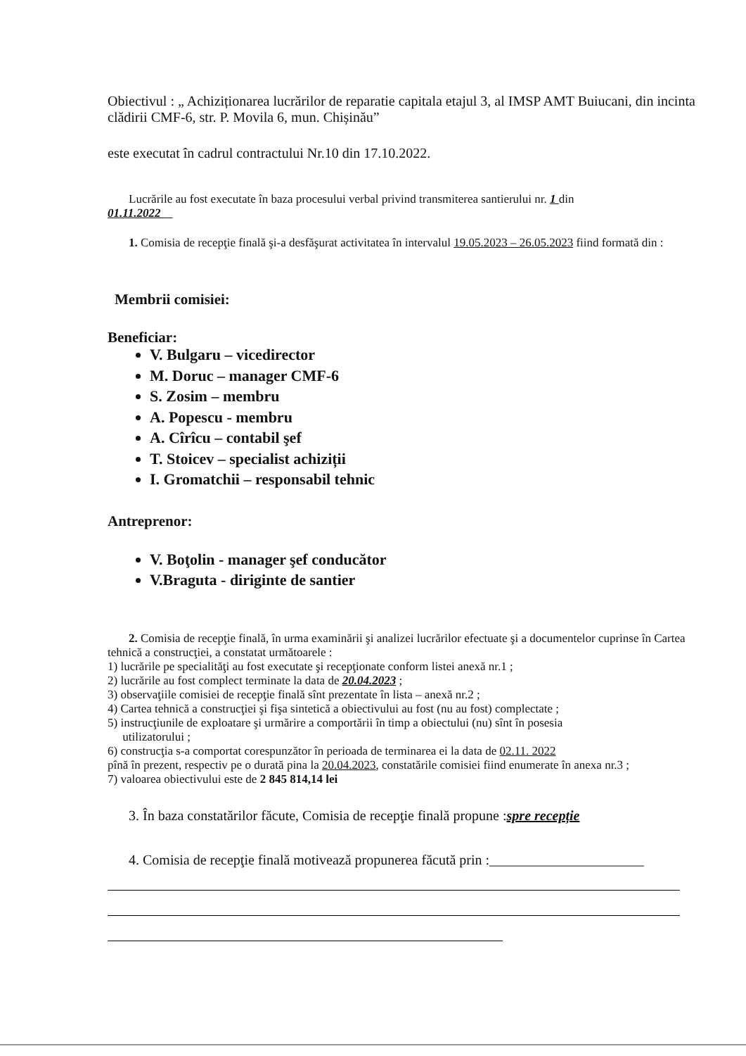Obiectivul : „ Achiziționarea lucrărilor de reparatie capitala etajul 3, al IMSP AMT Buiucani, din incinta clădirii CMF-6, str. P. Movila 6, mun. Chișinău”
este executat în cadrul contractului Nr.10 din 17.10.2022.
Lucrările au fost executate în baza procesului verbal privind transmiterea santierului nr. 1 din
01.11.2022
1. Comisia de recepţie finală şi-a desfăşurat activitatea în intervalul 19.05.2023 – 26.05.2023 fiind formată din :
Membrii comisiei:
Beneficiar:
V. Bulgaru – vicedirector
M. Doruc – manager CMF-6
S. Zosim – membru
A. Popescu - membru
A. Cîrîcu – contabil şef
T. Stoicev – specialist achiziții
I. Gromatchii – responsabil tehnic
Antreprenor:
V. Boţolin - manager şef conducător
V.Braguta - diriginte de santier
2. Comisia de recepţie finală, în urma examinării şi analizei lucrărilor efectuate şi a documentelor cuprinse în Cartea tehnică a construcţiei, a constatat următoarele :
1) lucrările pe specialităţi au fost executate şi recepţionate conform listei anexă nr.1 ;
2) lucrările au fost complect terminate la data de 20.04.2023 ;
3) observaţiile comisiei de recepţie finală sînt prezentate în lista – anexă nr.2 ;
4) Cartea tehnică a construcţiei şi fişa sintetică a obiectivului au fost (nu au fost) complectate ;
5) instrucţiunile de exploatare şi urmărire a comportării în timp a obiectului (nu) sînt în posesia
utilizatorului ;
6) construcţia s-a comportat corespunzător în perioada de terminarea ei la data de 02.11. 2022
pînă în prezent, respectiv pe o durată pina la 20.04.2023, constatările comisiei fiind enumerate în anexa nr.3 ;
7) valoarea obiectivului este de 2 845 814,14 lei
3. În baza constatărilor făcute, Comisia de recepţie finală propune :spre recepție
4. Comisia de recepţie finală motivează propunerea făcută prin :______________________